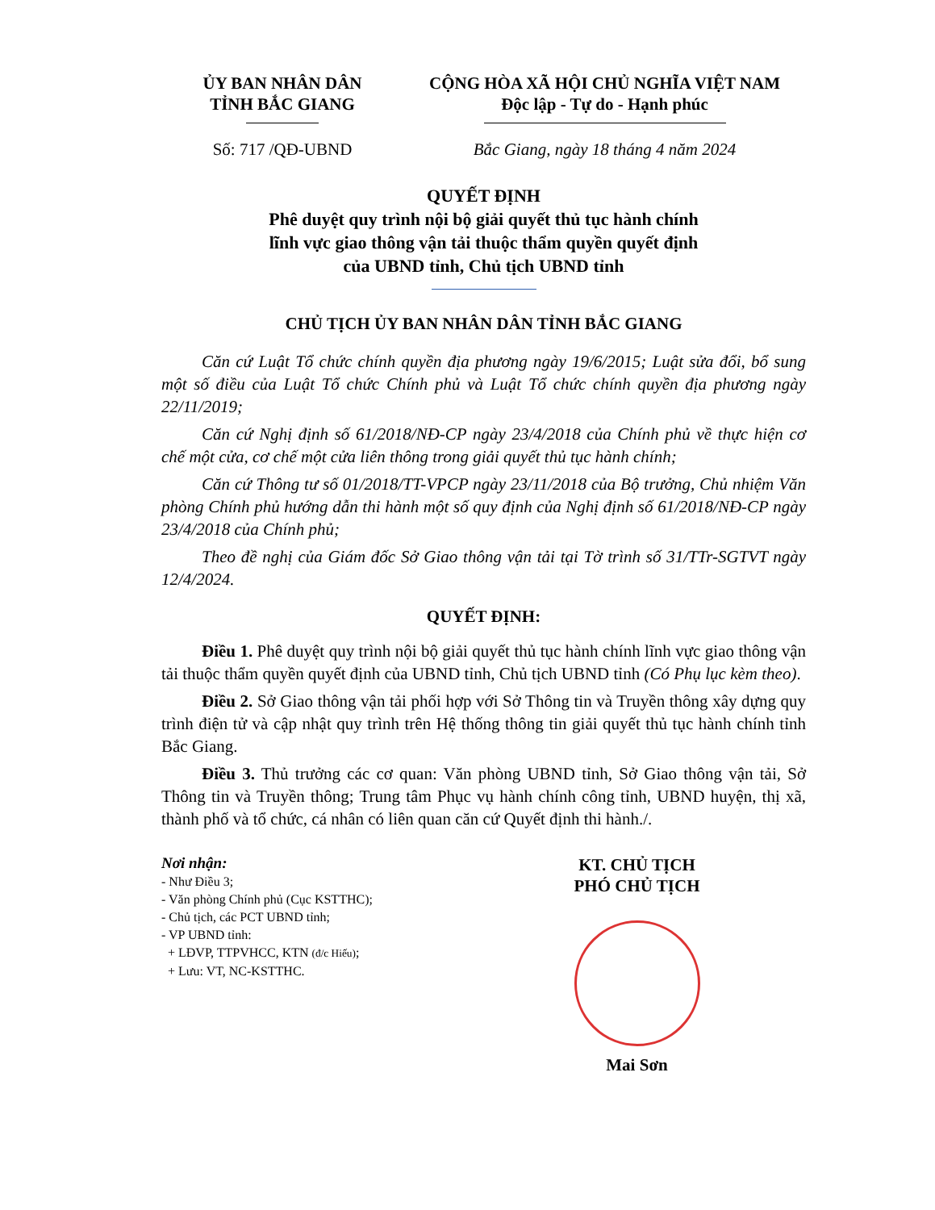ỦY BAN NHÂN DÂN
TỈNH BẮC GIANG
CỘNG HÒA XÃ HỘI CHỦ NGHĨA VIỆT NAM
Độc lập - Tự do - Hạnh phúc
Số: 717 /QĐ-UBND Bắc Giang, ngày 18 tháng 4 năm 2024
QUYẾT ĐỊNH
Phê duyệt quy trình nội bộ giải quyết thủ tục hành chính
lĩnh vực giao thông vận tải thuộc thẩm quyền quyết định
của UBND tỉnh, Chủ tịch UBND tỉnh
CHỦ TỊCH ỦY BAN NHÂN DÂN TỈNH BẮC GIANG
Căn cứ Luật Tổ chức chính quyền địa phương ngày 19/6/2015; Luật sửa đổi, bổ sung một số điều của Luật Tổ chức Chính phủ và Luật Tổ chức chính quyền địa phương ngày 22/11/2019;
Căn cứ Nghị định số 61/2018/NĐ-CP ngày 23/4/2018 của Chính phủ về thực hiện cơ chế một cửa, cơ chế một cửa liên thông trong giải quyết thủ tục hành chính;
Căn cứ Thông tư số 01/2018/TT-VPCP ngày 23/11/2018 của Bộ trưởng, Chủ nhiệm Văn phòng Chính phủ hướng dẫn thi hành một số quy định của Nghị định số 61/2018/NĐ-CP ngày 23/4/2018 của Chính phủ;
Theo đề nghị của Giám đốc Sở Giao thông vận tải tại Tờ trình số 31/TTr-SGTVT ngày 12/4/2024.
QUYẾT ĐỊNH:
Điều 1. Phê duyệt quy trình nội bộ giải quyết thủ tục hành chính lĩnh vực giao thông vận tải thuộc thẩm quyền quyết định của UBND tỉnh, Chủ tịch UBND tỉnh (Có Phụ lục kèm theo).
Điều 2. Sở Giao thông vận tải phối hợp với Sở Thông tin và Truyền thông xây dựng quy trình điện tử và cập nhật quy trình trên Hệ thống thông tin giải quyết thủ tục hành chính tỉnh Bắc Giang.
Điều 3. Thủ trưởng các cơ quan: Văn phòng UBND tỉnh, Sở Giao thông vận tải, Sở Thông tin và Truyền thông; Trung tâm Phục vụ hành chính công tỉnh, UBND huyện, thị xã, thành phố và tổ chức, cá nhân có liên quan căn cứ Quyết định thi hành./.
Nơi nhận:
- Như Điều 3;
- Văn phòng Chính phủ (Cục KSTTHC);
- Chủ tịch, các PCT UBND tỉnh;
- VP UBND tỉnh:
+ LĐVP, TTPVHCC, KTN (đ/c Hiếu);
+ Lưu: VT, NC-KSTTHC.
KT. CHỦ TỊCH
PHÓ CHỦ TỊCH
Mai Sơn